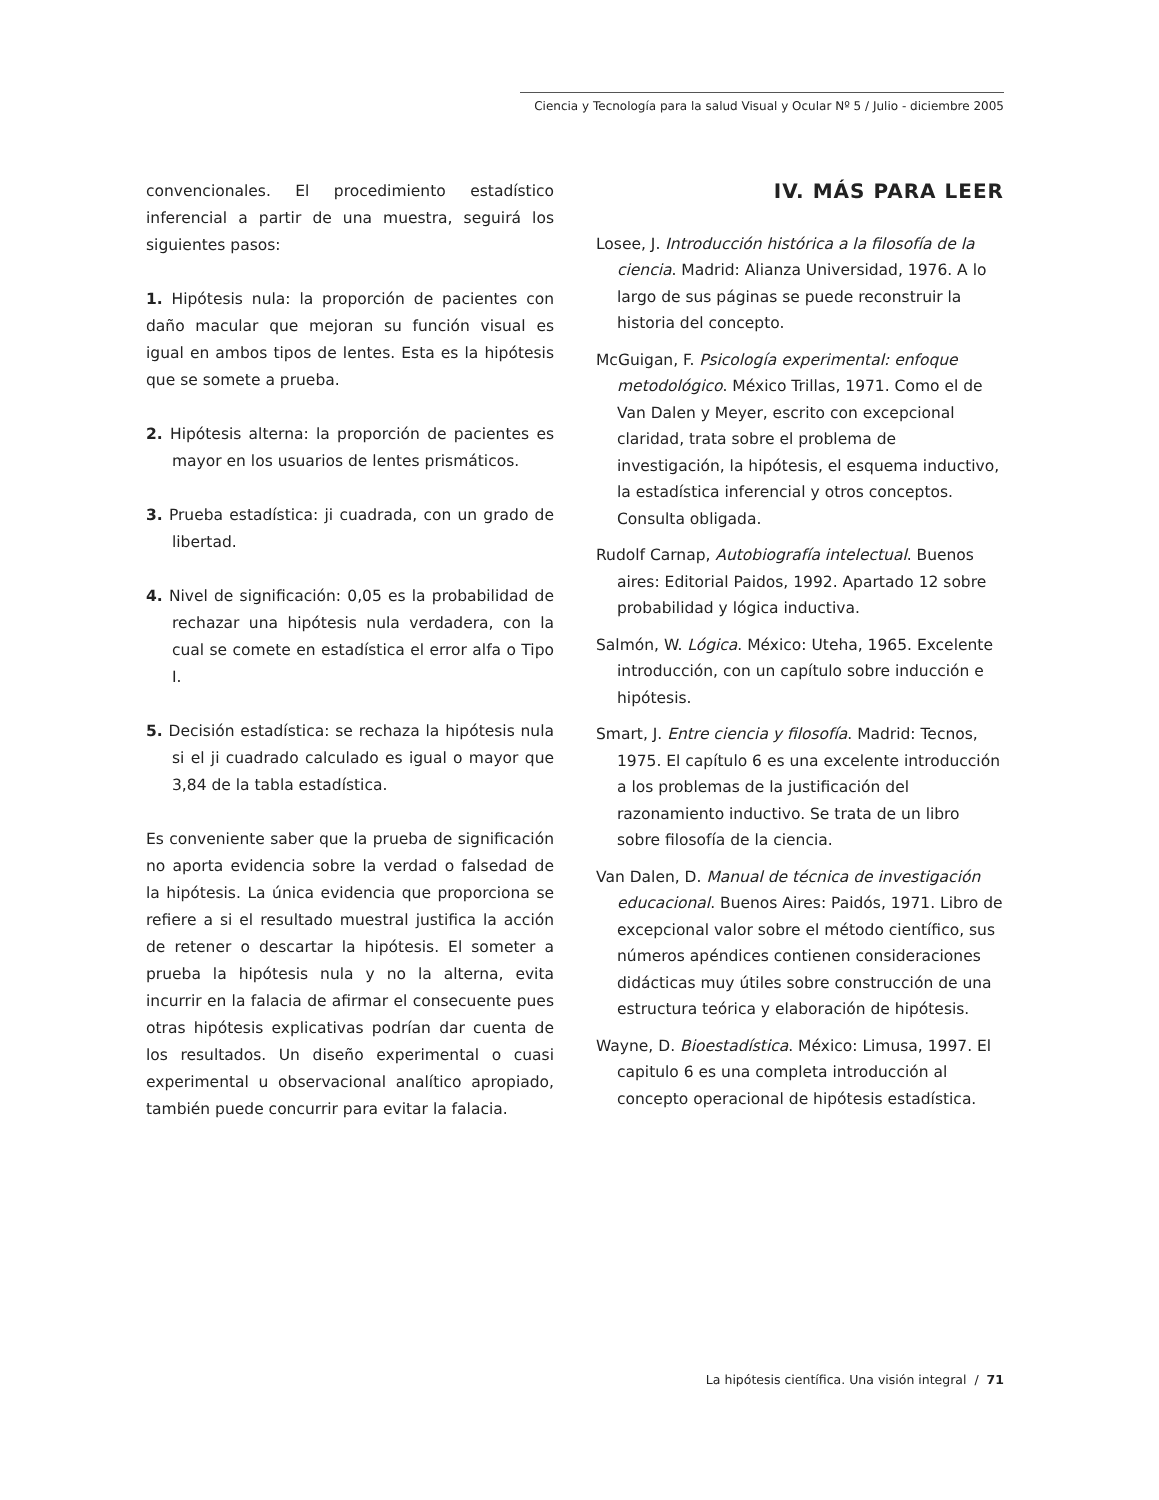Ciencia y Tecnología para la salud Visual y Ocular Nº 5 / Julio - diciembre 2005
convencionales. El procedimiento estadístico inferencial a partir de una muestra, seguirá los siguientes pasos:
1. Hipótesis nula: la proporción de pacientes con daño macular que mejoran su función visual es igual en ambos tipos de lentes. Esta es la hipótesis que se somete a prueba.
2. Hipótesis alterna: la proporción de pacientes es mayor en los usuarios de lentes prismáticos.
3. Prueba estadística: ji cuadrada, con un grado de libertad.
4. Nivel de significación: 0,05 es la probabilidad de rechazar una hipótesis nula verdadera, con la cual se comete en estadística el error alfa o Tipo I.
5. Decisión estadística: se rechaza la hipótesis nula si el ji cuadrado calculado es igual o mayor que 3,84 de la tabla estadística.
Es conveniente saber que la prueba de significación no aporta evidencia sobre la verdad o falsedad de la hipótesis. La única evidencia que proporciona se refiere a si el resultado muestral justifica la acción de retener o descartar la hipótesis. El someter a prueba la hipótesis nula y no la alterna, evita incurrir en la falacia de afirmar el consecuente pues otras hipótesis explicativas podrían dar cuenta de los resultados. Un diseño experimental o cuasi experimental u observacional analítico apropiado, también puede concurrir para evitar la falacia.
IV. MÁS PARA LEER
Losee, J. Introducción histórica a la filosofía de la ciencia. Madrid: Alianza Universidad, 1976. A lo largo de sus páginas se puede reconstruir la historia del concepto.
McGuigan, F. Psicología experimental: enfoque metodológico. México Trillas, 1971. Como el de Van Dalen y Meyer, escrito con excepcional claridad, trata sobre el problema de investigación, la hipótesis, el esquema inductivo, la estadística inferencial y otros conceptos. Consulta obligada.
Rudolf Carnap, Autobiografía intelectual. Buenos aires: Editorial Paidos, 1992. Apartado 12 sobre probabilidad y lógica inductiva.
Salmón, W. Lógica. México: Uteha, 1965. Excelente introducción, con un capítulo sobre inducción e hipótesis.
Smart, J. Entre ciencia y filosofía. Madrid: Tecnos, 1975. El capítulo 6 es una excelente introducción a los problemas de la justificación del razonamiento inductivo. Se trata de un libro sobre filosofía de la ciencia.
Van Dalen, D. Manual de técnica de investigación educacional. Buenos Aires: Paidós, 1971. Libro de excepcional valor sobre el método científico, sus números apéndices contienen consideraciones didácticas muy útiles sobre construcción de una estructura teórica y elaboración de hipótesis.
Wayne, D. Bioestadística. México: Limusa, 1997. El capitulo 6 es una completa introducción al concepto operacional de hipótesis estadística.
La hipótesis científica. Una visión integral / 71